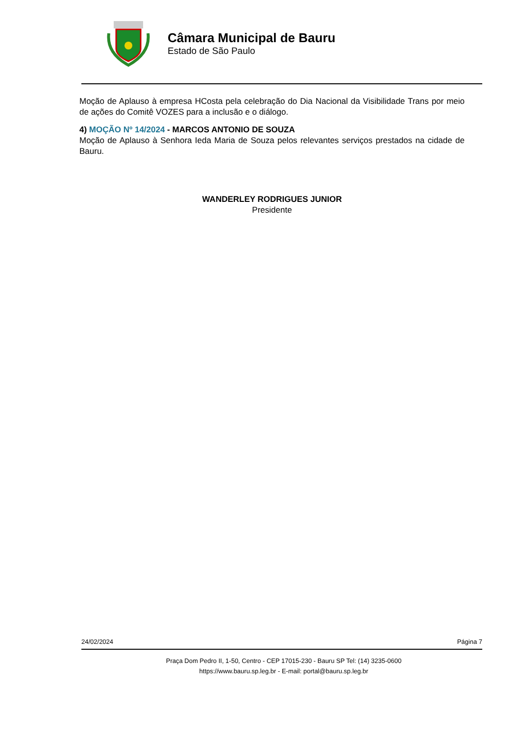Câmara Municipal de Bauru
Estado de São Paulo
Moção de Aplauso à empresa HCosta pela celebração do Dia Nacional da Visibilidade Trans por meio de ações do Comitê VOZES para a inclusão e o diálogo.
4) MOÇÃO Nº 14/2024 - MARCOS ANTONIO DE SOUZA
Moção de Aplauso à Senhora Ieda Maria de Souza pelos relevantes serviços prestados na cidade de Bauru.
WANDERLEY RODRIGUES JUNIOR
Presidente
24/02/2024 Página 7
Praça Dom Pedro II, 1-50, Centro - CEP 17015-230 - Bauru SP Tel: (14) 3235-0600
https://www.bauru.sp.leg.br - E-mail: portal@bauru.sp.leg.br